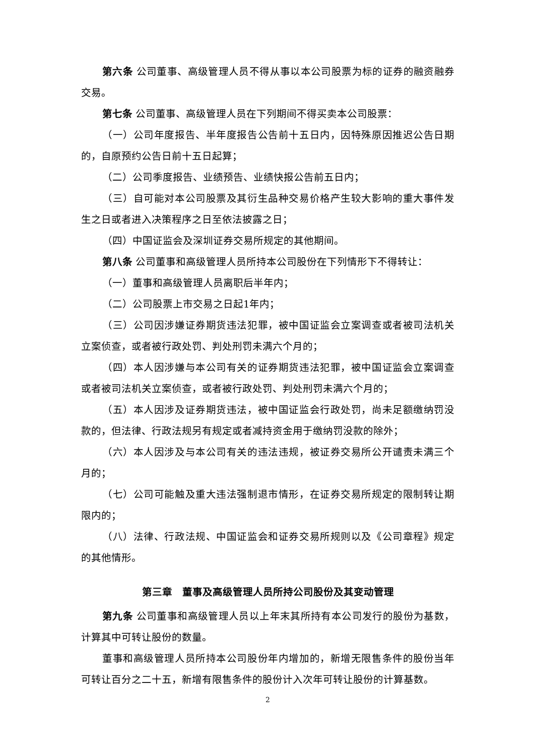第六条 公司董事、高级管理人员不得从事以本公司股票为标的证券的融资融券交易。
第七条 公司董事、高级管理人员在下列期间不得买卖本公司股票：
（一）公司年度报告、半年度报告公告前十五日内，因特殊原因推迟公告日期的，自原预约公告日前十五日起算；
（二）公司季度报告、业绩预告、业绩快报公告前五日内；
（三）自可能对本公司股票及其衍生品种交易价格产生较大影响的重大事件发生之日或者进入决策程序之日至依法披露之日；
（四）中国证监会及深圳证券交易所规定的其他期间。
第八条 公司董事和高级管理人员所持本公司股份在下列情形下不得转让：
（一）董事和高级管理人员离职后半年内；
（二）公司股票上市交易之日起1年内；
（三）公司因涉嫌证券期货违法犯罪，被中国证监会立案调查或者被司法机关立案侦查，或者被行政处罚、判处刑罚未满六个月的；
（四）本人因涉嫌与本公司有关的证券期货违法犯罪，被中国证监会立案调查或者被司法机关立案侦查，或者被行政处罚、判处刑罚未满六个月的；
（五）本人因涉及证券期货违法，被中国证监会行政处罚，尚未足额缴纳罚没款的，但法律、行政法规另有规定或者减持资金用于缴纳罚没款的除外；
（六）本人因涉及与本公司有关的违法违规，被证券交易所公开谴责未满三个月的；
（七）公司可能触及重大违法强制退市情形，在证券交易所规定的限制转让期限内的；
（八）法律、行政法规、中国证监会和证券交易所规则以及《公司章程》规定的其他情形。
第三章　董事及高级管理人员所持公司股份及其变动管理
第九条 公司董事和高级管理人员以上年末其所持有本公司发行的股份为基数，计算其中可转让股份的数量。
董事和高级管理人员所持本公司股份年内增加的，新增无限售条件的股份当年可转让百分之二十五，新增有限售条件的股份计入次年可转让股份的计算基数。
2